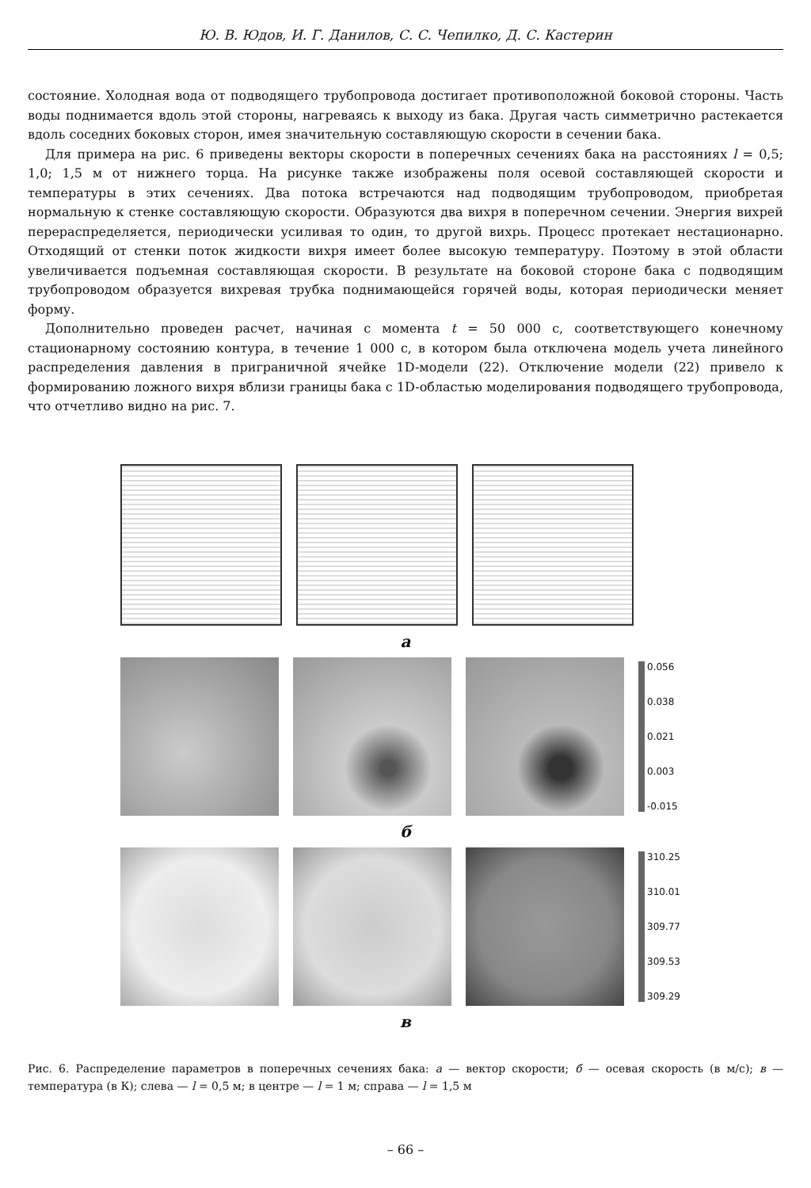Ю. В. Юдов, И. Г. Данилов, С. С. Чепилко, Д. С. Кастерин
состояние. Холодная вода от подводящего трубопровода достигает противоположной боковой стороны. Часть воды поднимается вдоль этой стороны, нагреваясь к выходу из бака. Другая часть симметрично растекается вдоль соседних боковых сторон, имея значительную составляющую скорости в сечении бака.
Для примера на рис. 6 приведены векторы скорости в поперечных сечениях бака на расстояниях l = 0,5; 1,0; 1,5 м от нижнего торца. На рисунке также изображены поля осевой составляющей скорости и температуры в этих сечениях. Два потока встречаются над подводящим трубопроводом, приобретая нормальную к стенке составляющую скорости. Образуются два вихря в поперечном сечении. Энергия вихрей перераспределяется, периодически усиливая то один, то другой вихрь. Процесс протекает нестационарно. Отходящий от стенки поток жидкости вихря имеет более высокую температуру. Поэтому в этой области увеличивается подъемная составляющая скорости. В результате на боковой стороне бака с подводящим трубопроводом образуется вихревая трубка поднимающейся горячей воды, которая периодически меняет форму.
Дополнительно проведен расчет, начиная с момента t = 50 000 с, соответствующего конечному стационарному состоянию контура, в течение 1 000 с, в котором была отключена модель учета линейного распределения давления в приграничной ячейке 1D-модели (22). Отключение модели (22) привело к формированию ложного вихря вблизи границы бака с 1D-областью моделирования подводящего трубопровода, что отчетливо видно на рис. 7.
а
0.056
0.038
0.021
0.003
-0.015
б
310.25
310.01
309.77
309.53
309.29
в
Рис. 6. Распределение параметров в поперечных сечениях бака: а — вектор скорости; б — осевая скорость (в м/с); в — температура (в К); слева — l = 0,5 м; в центре — l = 1 м; справа — l = 1,5 м
– 66 –